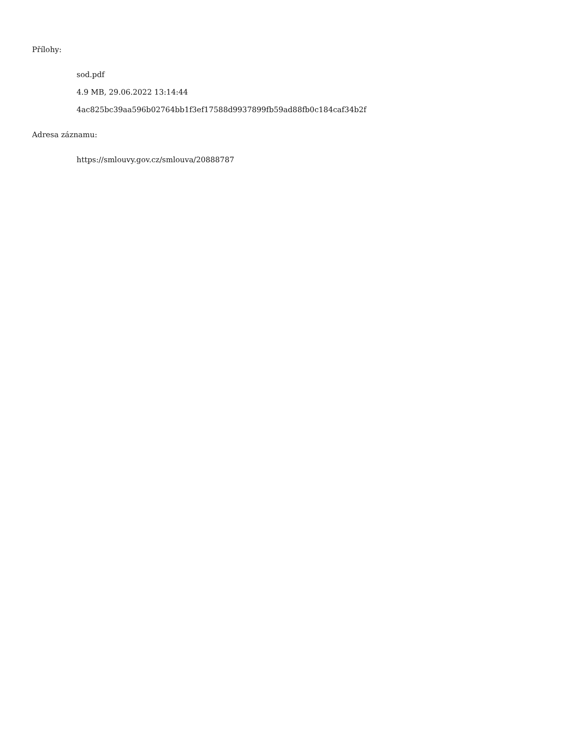Přílohy:
sod.pdf
4.9 MB, 29.06.2022 13:14:44
4ac825bc39aa596b02764bb1f3ef17588d9937899fb59ad88fb0c184caf34b2f
Adresa záznamu:
https://smlouvy.gov.cz/smlouva/20888787